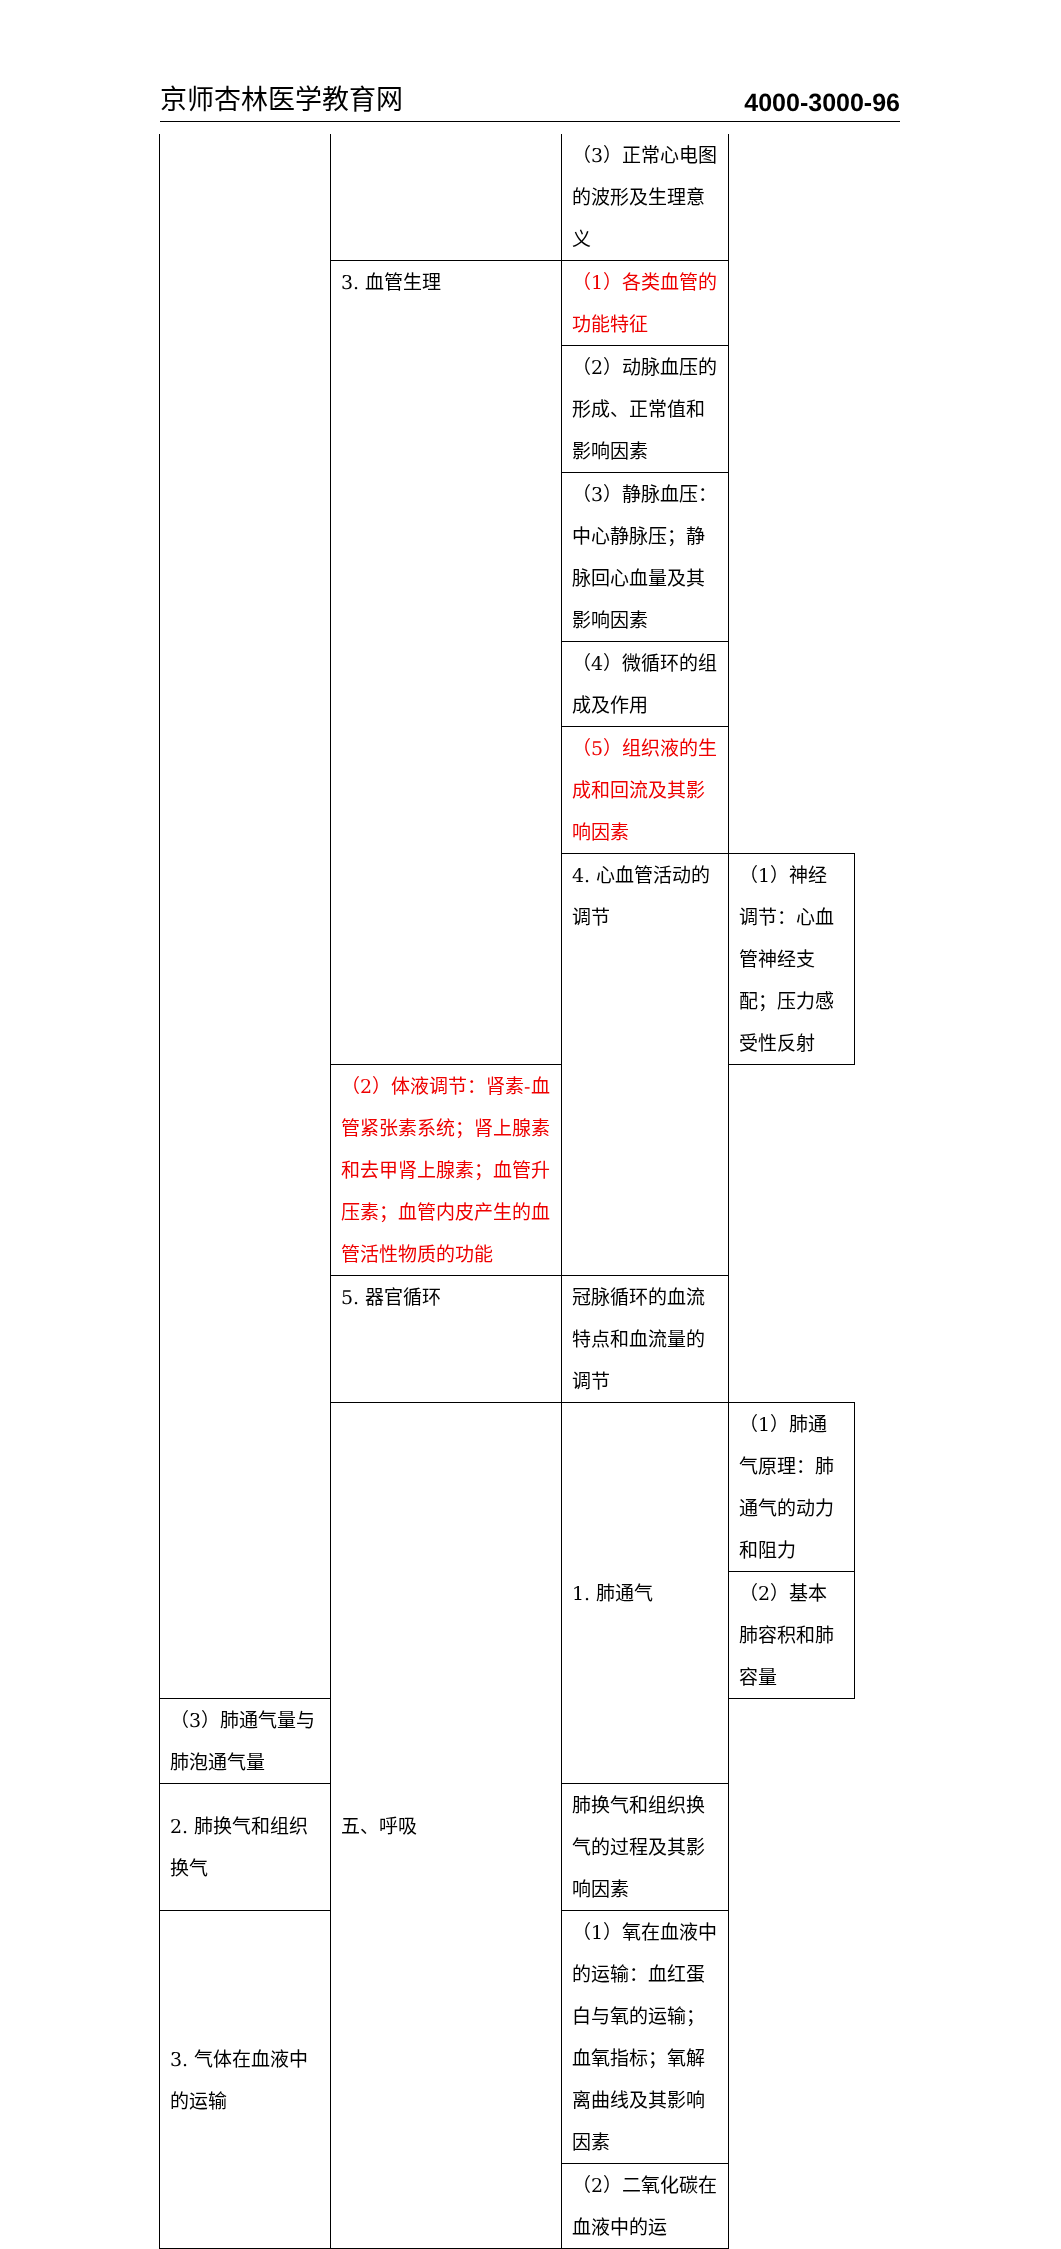京师杏林医学教育网 4000-3000-96
| | | （3）正常心电图的波形及生理意义 | |
| | 3. 血管生理 | （1）各类血管的功能特征 | |
| | | （2）动脉血压的形成、正常值和影响因素 | |
| | | （3）静脉血压：中心静脉压；静脉回心血量及其影响因素 | |
| | | （4）微循环的组成及作用 | |
| | | （5）组织液的生成和回流及其影响因素 | |
| | | 4. 心血管活动的调节 | （1）神经调节：心血管神经支配；压力感受性反射 |
| | （2）体液调节：肾素-血管紧张素系统；肾上腺素和去甲肾上腺素；血管升压素；血管内皮产生的血管活性物质的功能 | | |
| | 5. 器官循环 | 冠脉循环的血流特点和血流量的调节 | |
| | 五、呼吸 | 1. 肺通气 | （1）肺通气原理：肺通气的动力和阻力 |
| | | | （2）基本肺容积和肺容量 |
| （3）肺通气量与肺泡通气量 | | | |
| 2. 肺换气和组织换气 | | 肺换气和组织换气的过程及其影响因素 | |
| 3. 气体在血液中的运输 | | （1）氧在血液中的运输：血红蛋白与氧的运输；血氧指标；氧解离曲线及其影响因素 | |
| | | （2）二氧化碳在血液中的运 | |